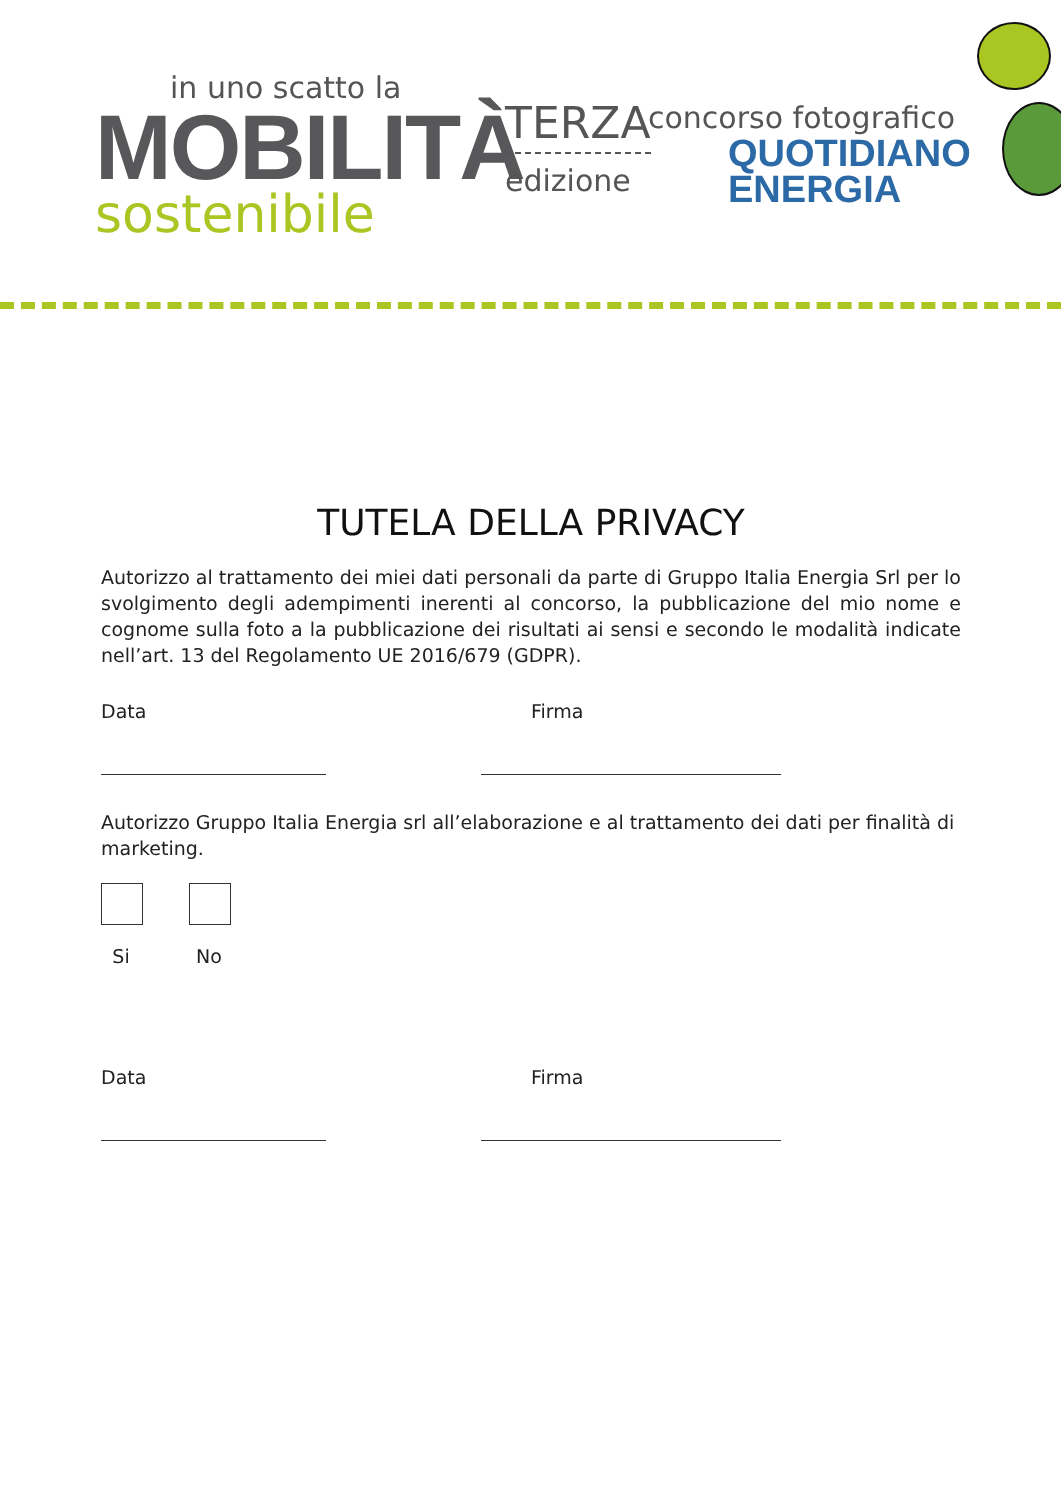in uno scatto la
MOBILITÀ
sostenibile
TERZA
edizione
concorso fotografico
QUOTIDIANO
ENERGIA
TUTELA DELLA PRIVACY
Autorizzo al trattamento dei miei dati personali da parte di Gruppo Italia Energia Srl per lo svolgimento degli adempimenti inerenti al concorso, la pubblicazione del mio nome e cognome sulla foto a la pubblicazione dei risultati ai sensi e secondo le modalità indicate nell’art. 13 del Regolamento UE 2016/679 (GDPR).
Data Firma
Autorizzo Gruppo Italia Energia srl all’elaborazione e al trattamento dei dati per finalità di marketing.
Si No
Data Firma